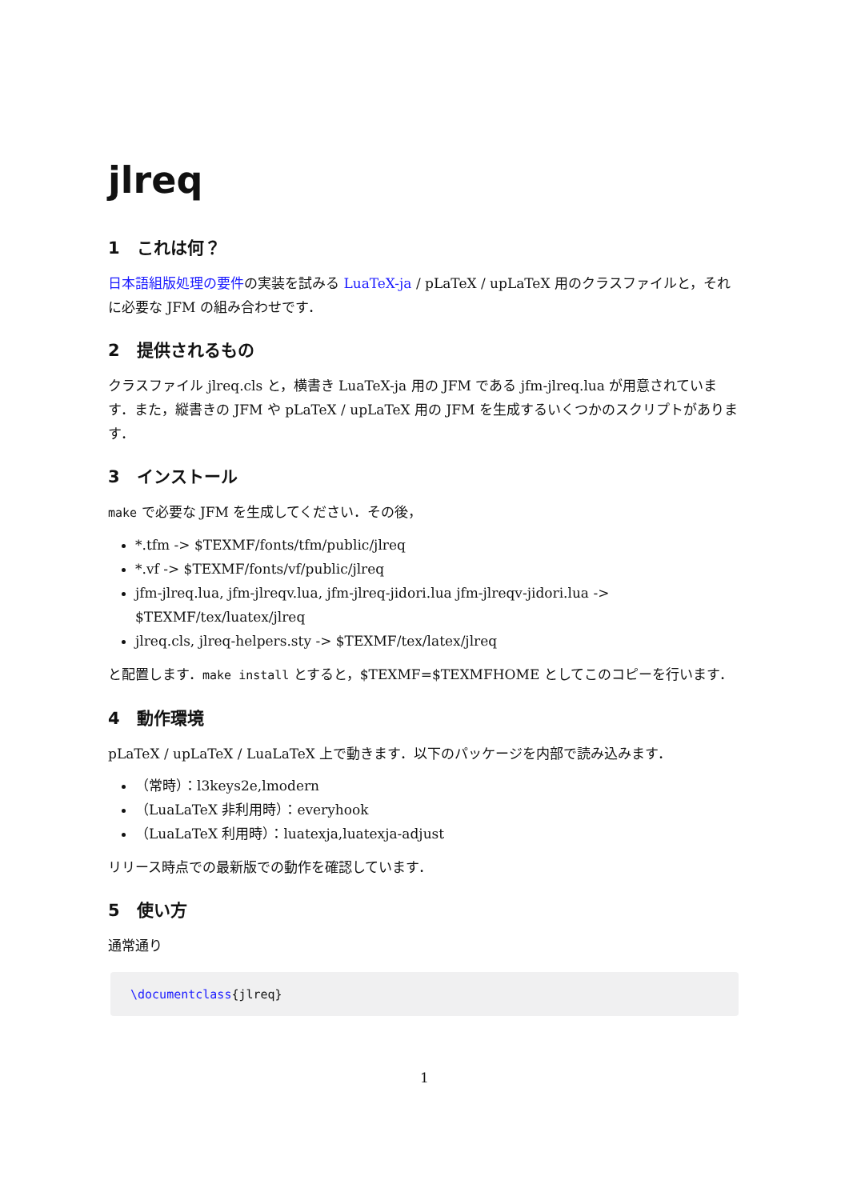jlreq
1　これは何？
日本語組版処理の要件の実装を試みる LuaTeX-ja / pLaTeX / upLaTeX 用のクラスファイルと，それに必要な JFM の組み合わせです．
2　提供されるもの
クラスファイル jlreq.cls と，横書き LuaTeX-ja 用の JFM である jfm-jlreq.lua が用意されています．また，縦書きの JFM や pLaTeX / upLaTeX 用の JFM を生成するいくつかのスクリプトがあります．
3　インストール
make で必要な JFM を生成してください．その後，
*.tfm -> $TEXMF/fonts/tfm/public/jlreq
*.vf -> $TEXMF/fonts/vf/public/jlreq
jfm-jlreq.lua, jfm-jlreqv.lua, jfm-jlreq-jidori.lua jfm-jlreqv-jidori.lua -> $TEXMF/tex/luatex/jlreq
jlreq.cls, jlreq-helpers.sty -> $TEXMF/tex/latex/jlreq
と配置します．make install とすると，$TEXMF=$TEXMFHOME としてこのコピーを行います．
4　動作環境
pLaTeX / upLaTeX / LuaLaTeX 上で動きます．以下のパッケージを内部で読み込みます．
（常時）：l3keys2e,lmodern
（LuaLaTeX 非利用時）：everyhook
（LuaLaTeX 利用時）：luatexja,luatexja-adjust
リリース時点での最新版での動作を確認しています．
5　使い方
通常通り
\documentclass{jlreq}
1